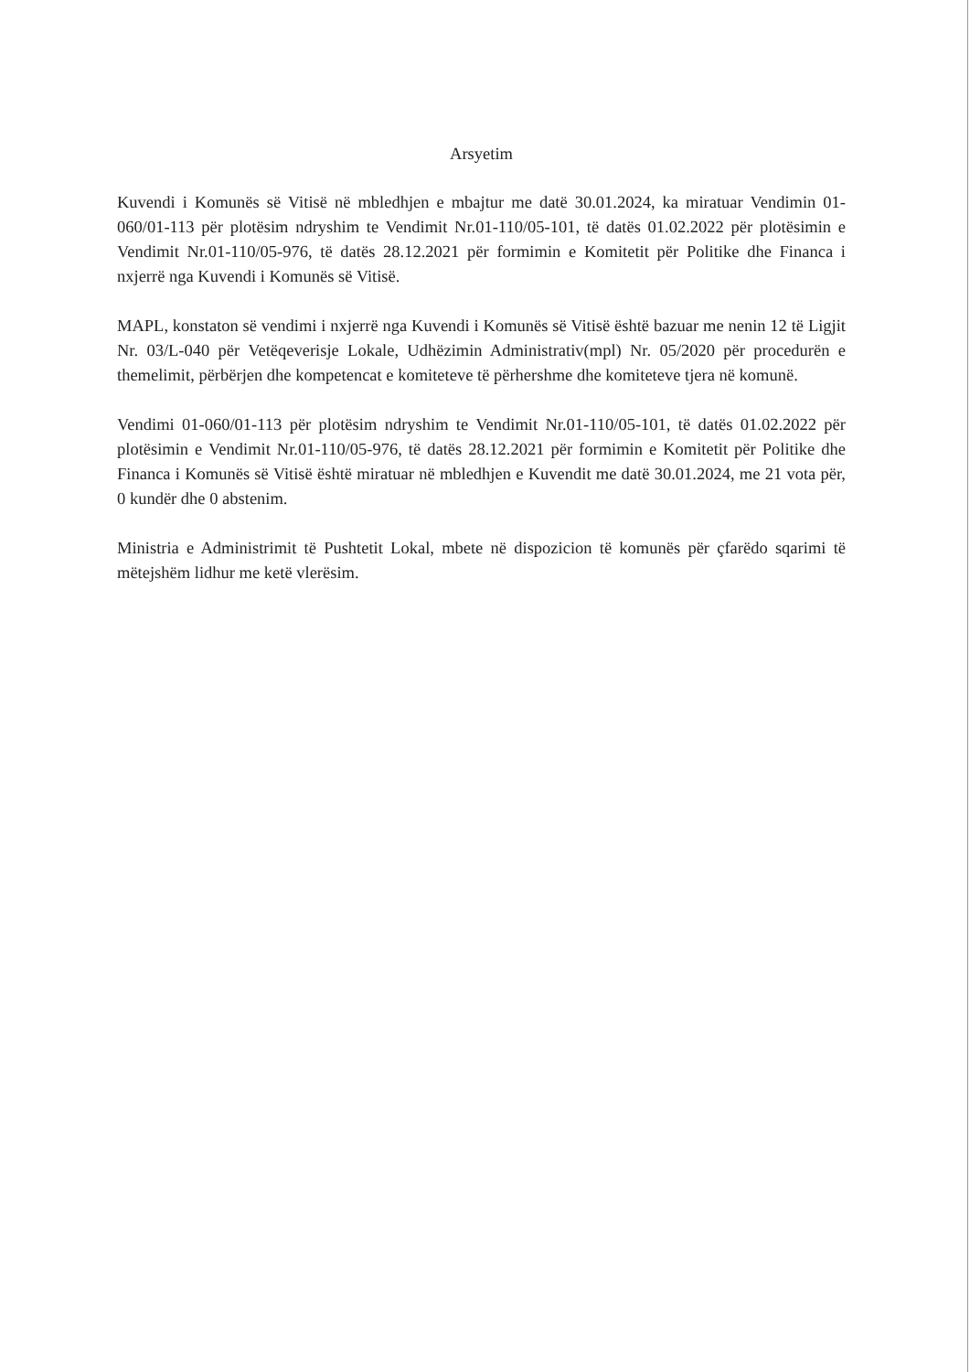Arsyetim
Kuvendi i Komunës së Vitisë në mbledhjen e mbajtur me datë 30.01.2024, ka miratuar Vendimin 01-060/01-113 për plotësim ndryshim te Vendimit Nr.01-110/05-101, të datës 01.02.2022 për plotësimin e Vendimit Nr.01-110/05-976, të datës 28.12.2021 për formimin e Komitetit për Politike dhe Financa i nxjerrë nga Kuvendi i Komunës së Vitisë.
MAPL, konstaton së vendimi i nxjerrë nga Kuvendi i Komunës së Vitisë është bazuar me nenin 12 të Ligjit Nr. 03/L-040 për Vetëqeverisje Lokale, Udhëzimin Administrativ(mpl) Nr. 05/2020 për procedurën e themelimit, përbërjen dhe kompetencat e komiteteve të përhershme dhe komiteteve tjera në komunë.
Vendimi 01-060/01-113 për plotësim ndryshim te Vendimit Nr.01-110/05-101, të datës 01.02.2022 për plotësimin e Vendimit Nr.01-110/05-976, të datës 28.12.2021 për formimin e Komitetit për Politike dhe Financa i Komunës së Vitisë është miratuar në mbledhjen e Kuvendit me datë 30.01.2024, me 21 vota për, 0 kundër dhe 0 abstenim.
Ministria e Administrimit të Pushtetit Lokal, mbete në dispozicion të komunës për çfarëdo sqarimi të mëtejshëm lidhur me ketë vlerësim.